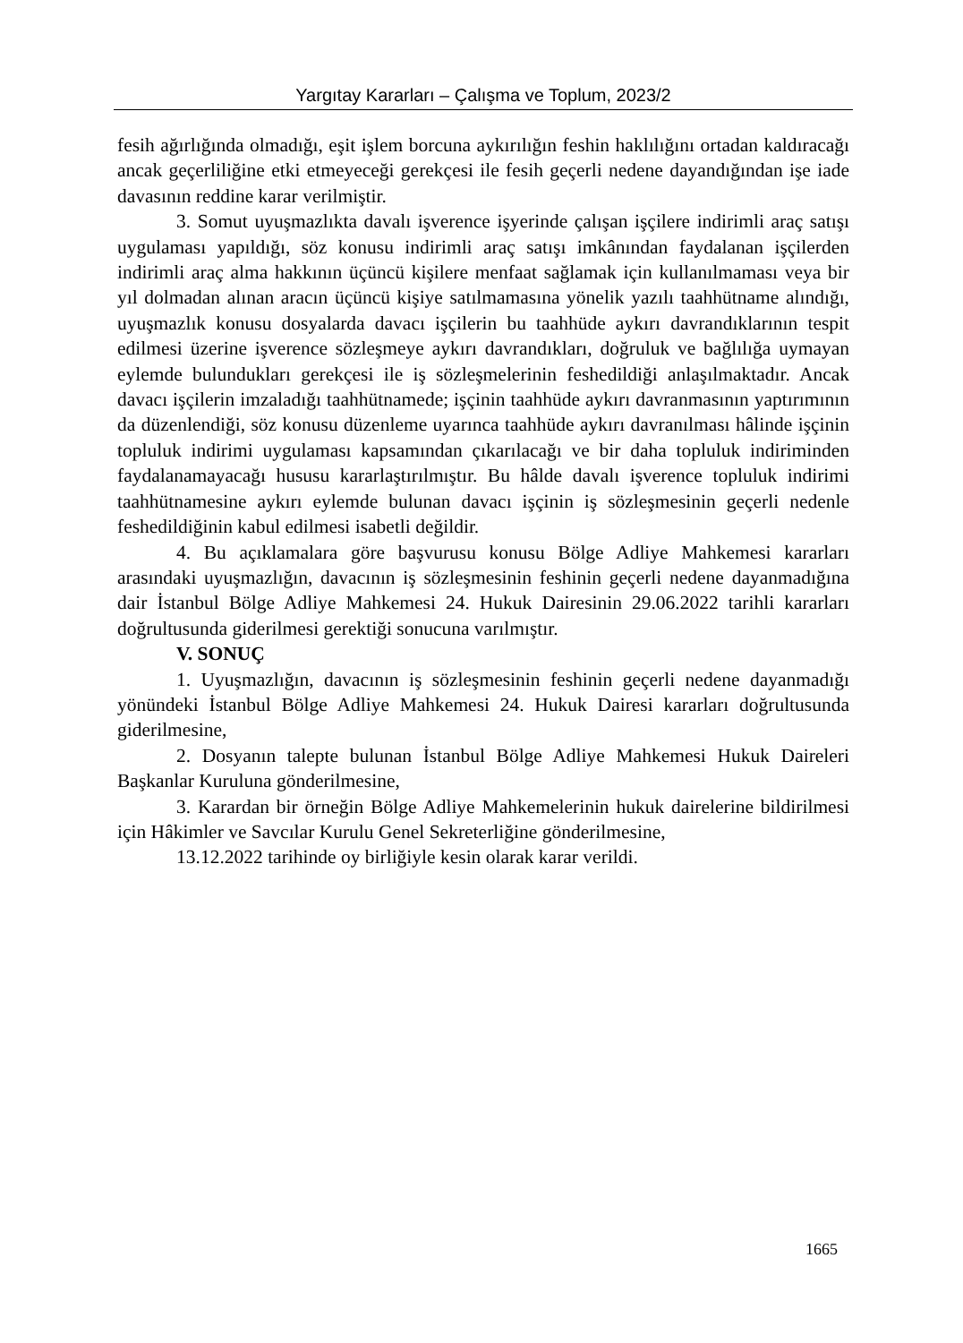Yargıtay Kararları – Çalışma ve Toplum, 2023/2
fesih ağırlığında olmadığı, eşit işlem borcuna aykırılığın feshin haklılığını ortadan kaldıracağı ancak geçerliliğine etki etmeyeceği gerekçesi ile fesih geçerli nedene dayandığından işe iade davasının reddine karar verilmiştir.
3. Somut uyuşmazlıkta davalı işverence işyerinde çalışan işçilere indirimli araç satışı uygulaması yapıldığı, söz konusu indirimli araç satışı imkânından faydalanan işçilerden indirimli araç alma hakkının üçüncü kişilere menfaat sağlamak için kullanılmaması veya bir yıl dolmadan alınan aracın üçüncü kişiye satılmamasına yönelik yazılı taahhütname alındığı, uyuşmazlık konusu dosyalarda davacı işçilerin bu taahhüde aykırı davrandıklarının tespit edilmesi üzerine işverence sözleşmeye aykırı davrandıkları, doğruluk ve bağlılığa uymayan eylemde bulundukları gerekçesi ile iş sözleşmelerinin feshedildiği anlaşılmaktadır. Ancak davacı işçilerin imzaladığı taahhütnamede; işçinin taahhüde aykırı davranmasının yaptırımının da düzenlendiği, söz konusu düzenleme uyarınca taahhüde aykırı davranılması hâlinde işçinin topluluk indirimi uygulaması kapsamından çıkarılacağı ve bir daha topluluk indiriminden faydalanamayacağı hususu kararlaştırılmıştır. Bu hâlde davalı işverence topluluk indirimi taahhütnamesine aykırı eylemde bulunan davacı işçinin iş sözleşmesinin geçerli nedenle feshedildiğinin kabul edilmesi isabetli değildir.
4. Bu açıklamalara göre başvurusu konusu Bölge Adliye Mahkemesi kararları arasındaki uyuşmazlığın, davacının iş sözleşmesinin feshinin geçerli nedene dayanmadığına dair İstanbul Bölge Adliye Mahkemesi 24. Hukuk Dairesinin 29.06.2022 tarihli kararları doğrultusunda giderilmesi gerektiği sonucuna varılmıştır.
V. SONUÇ
1. Uyuşmazlığın, davacının iş sözleşmesinin feshinin geçerli nedene dayanmadığı yönündeki İstanbul Bölge Adliye Mahkemesi 24. Hukuk Dairesi kararları doğrultusunda giderilmesine,
2. Dosyanın talepte bulunan İstanbul Bölge Adliye Mahkemesi Hukuk Daireleri Başkanlar Kuruluna gönderilmesine,
3. Karardan bir örneğin Bölge Adliye Mahkemelerinin hukuk dairelerine bildirilmesi için Hâkimler ve Savcılar Kurulu Genel Sekreterliğine gönderilmesine,
13.12.2022 tarihinde oy birliğiyle kesin olarak karar verildi.
1665